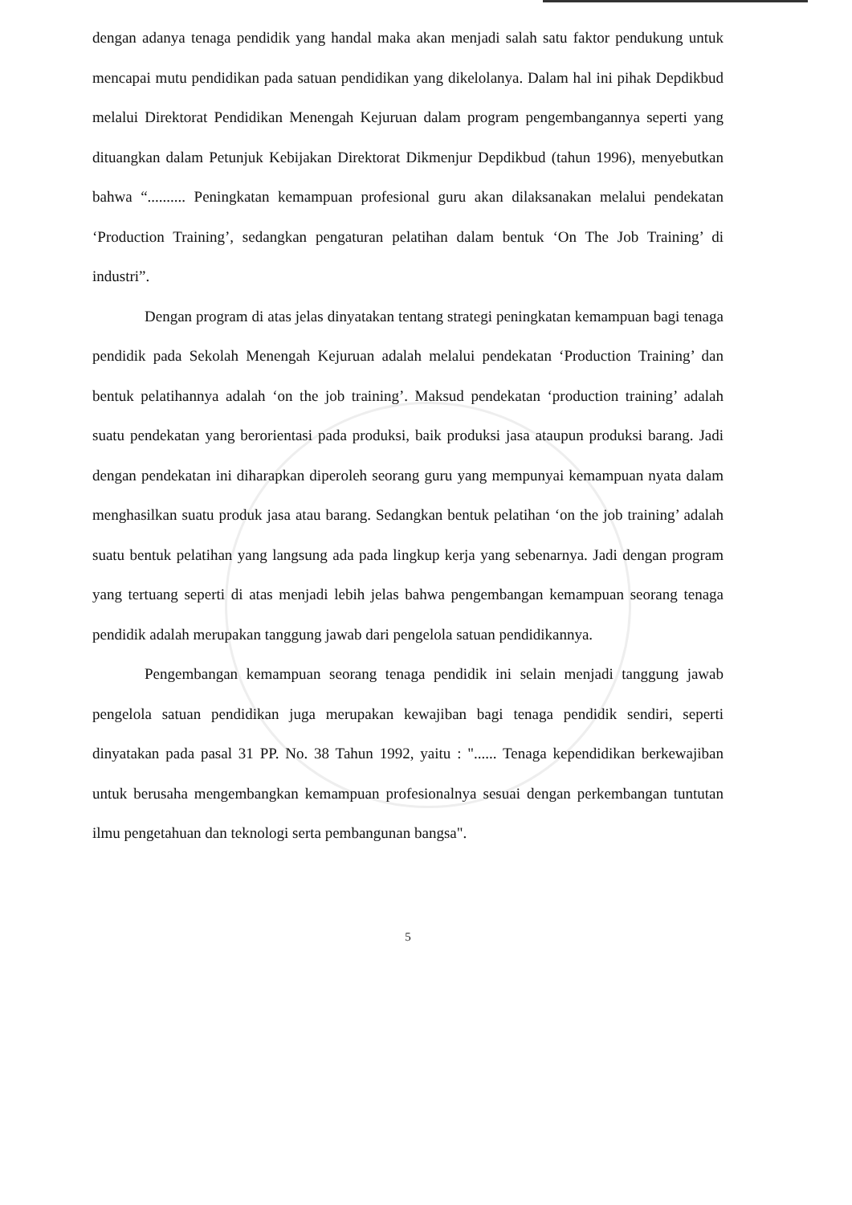dengan adanya tenaga pendidik yang handal maka akan menjadi salah satu faktor pendukung untuk mencapai mutu pendidikan pada satuan pendidikan yang dikelolanya. Dalam hal ini pihak Depdikbud melalui Direktorat Pendidikan Menengah Kejuruan dalam program pengembangannya seperti yang dituangkan dalam Petunjuk Kebijakan Direktorat Dikmenjur Depdikbud (tahun 1996), menyebutkan bahwa “.......... Peningkatan kemampuan profesional guru akan dilaksanakan melalui pendekatan ‘Production Training’, sedangkan pengaturan pelatihan dalam bentuk ‘On The Job Training’ di industri”.
Dengan program di atas jelas dinyatakan tentang strategi peningkatan kemampuan bagi tenaga pendidik pada Sekolah Menengah Kejuruan adalah melalui pendekatan ‘Production Training’ dan bentuk pelatihannya adalah ‘on the job training’. Maksud pendekatan ‘production training’ adalah suatu pendekatan yang berorientasi pada produksi, baik produksi jasa ataupun produksi barang. Jadi dengan pendekatan ini diharapkan diperoleh seorang guru yang mempunyai kemampuan nyata dalam menghasilkan suatu produk jasa atau barang. Sedangkan bentuk pelatihan ‘on the job training’ adalah suatu bentuk pelatihan yang langsung ada pada lingkup kerja yang sebenarnya. Jadi dengan program yang tertuang seperti di atas menjadi lebih jelas bahwa pengembangan kemampuan seorang tenaga pendidik adalah merupakan tanggung jawab dari pengelola satuan pendidikannya.
Pengembangan kemampuan seorang tenaga pendidik ini selain menjadi tanggung jawab pengelola satuan pendidikan juga merupakan kewajiban bagi tenaga pendidik sendiri, seperti dinyatakan pada pasal 31 PP. No. 38 Tahun 1992, yaitu : "...... Tenaga kependidikan berkewajiban untuk berusaha mengembangkan kemampuan profesionalnya sesuai dengan perkembangan tuntutan ilmu pengetahuan dan teknologi serta pembangunan bangsa".
5